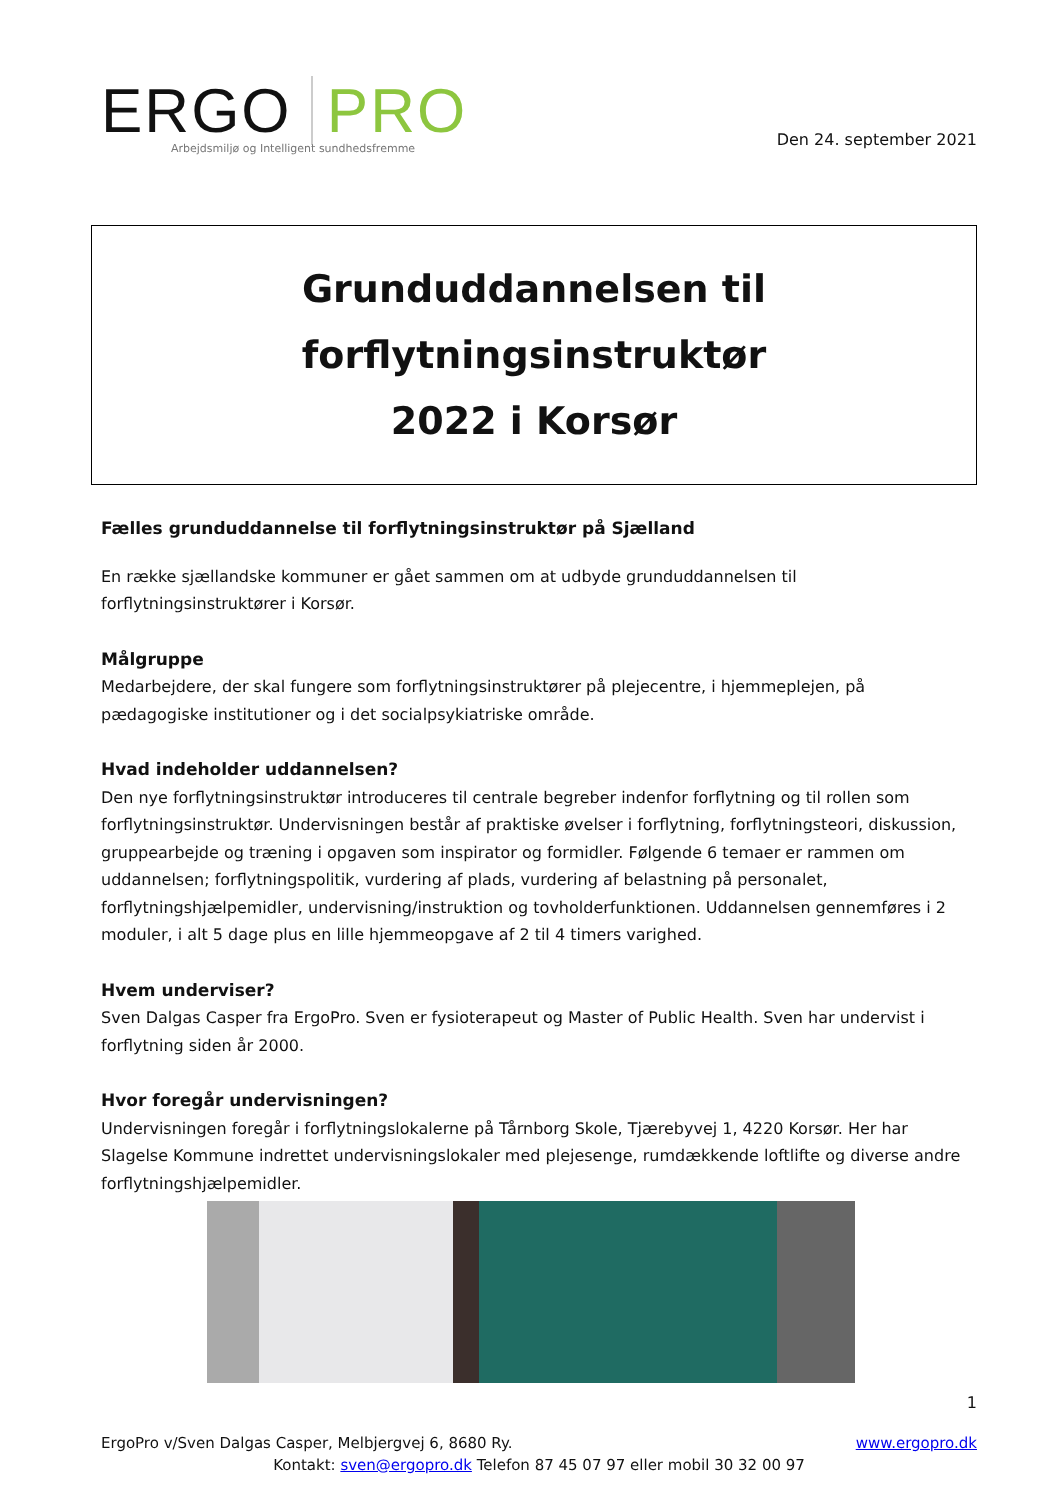ERGO PRO
Arbejdsmiljø og Intelligent sundhedsfremme
Den 24. september 2021
Grunduddannelsen til forflytningsinstruktør
2022 i Korsør
Fælles grunduddannelse til forflytningsinstruktør på Sjælland
En række sjællandske kommuner er gået sammen om at udbyde grunduddannelsen til forflytningsinstruktører i Korsør.
Målgruppe
Medarbejdere, der skal fungere som forflytningsinstruktører på plejecentre, i hjemmeplejen, på pædagogiske institutioner og i det socialpsykiatriske område.
Hvad indeholder uddannelsen?
Den nye forflytningsinstruktør introduceres til centrale begreber indenfor forflytning og til rollen som forflytningsinstruktør. Undervisningen består af praktiske øvelser i forflytning, forflytningsteori, diskussion, gruppearbejde og træning i opgaven som inspirator og formidler. Følgende 6 temaer er rammen om uddannelsen; forflytningspolitik, vurdering af plads, vurdering af belastning på personalet, forflytningshjælpemidler, undervisning/instruktion og tovholderfunktionen. Uddannelsen gennemføres i 2 moduler, i alt 5 dage plus en lille hjemmeopgave af 2 til 4 timers varighed.
Hvem underviser?
Sven Dalgas Casper fra ErgoPro. Sven er fysioterapeut og Master of Public Health. Sven har undervist i forflytning siden år 2000.
Hvor foregår undervisningen?
Undervisningen foregår i forflytningslokalerne på Tårnborg Skole, Tjærebyvej 1, 4220 Korsør. Her har Slagelse Kommune indrettet undervisningslokaler med plejesenge, rumdækkende loftlifte og diverse andre forflytningshjælpemidler.
1
ErgoPro v/Sven Dalgas Casper, Melbjergvej 6, 8680 Ry. www.ergopro.dk
Kontakt: sven@ergopro.dk Telefon 87 45 07 97 eller mobil 30 32 00 97